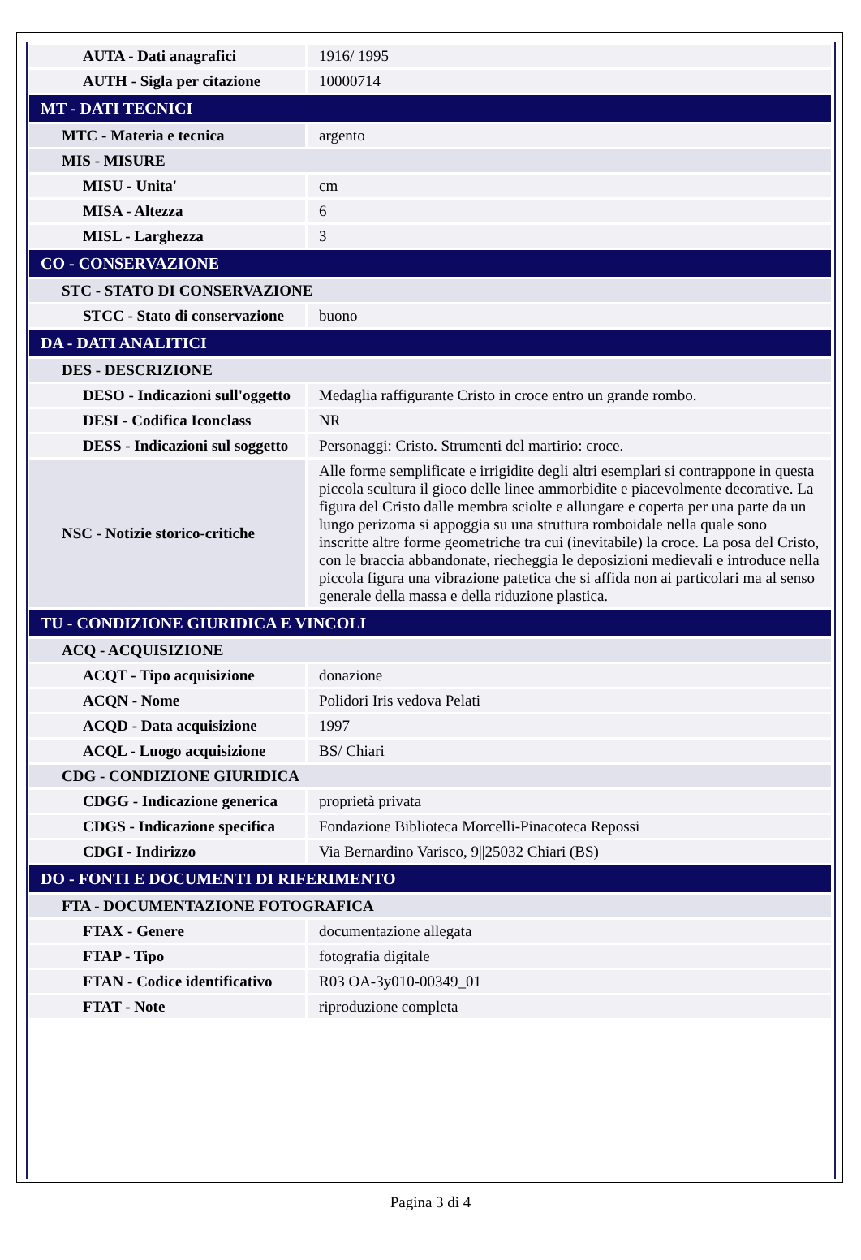| AUTA - Dati anagrafici | 1916/ 1995 |
| AUTH - Sigla per citazione | 10000714 |
| MT - DATI TECNICI | |
| MTC - Materia e tecnica | argento |
| MIS - MISURE | |
| MISU - Unita' | cm |
| MISA - Altezza | 6 |
| MISL - Larghezza | 3 |
| CO - CONSERVAZIONE | |
| STC - STATO DI CONSERVAZIONE | |
| STCC - Stato di conservazione | buono |
| DA - DATI ANALITICI | |
| DES - DESCRIZIONE | |
| DESO - Indicazioni sull'oggetto | Medaglia raffigurante Cristo in croce entro un grande rombo. |
| DESI - Codifica Iconclass | NR |
| DESS - Indicazioni sul soggetto | Personaggi: Cristo. Strumenti del martirio: croce. |
| NSC - Notizie storico-critiche | Alle forme semplificate e irrigidite degli altri esemplari si contrappone in questa piccola scultura il gioco delle linee ammorbidite e piacevolmente decorative. La figura del Cristo dalle membra sciolte e allungare e coperta per una parte da un lungo perizoma si appoggia su una struttura romboidale nella quale sono inscritte altre forme geometriche tra cui (inevitabile) la croce. La posa del Cristo, con le braccia abbandonate, riecheggia le deposizioni medievali e introduce nella piccola figura una vibrazione patetica che si affida non ai particolari ma al senso generale della massa e della riduzione plastica. |
| TU - CONDIZIONE GIURIDICA E VINCOLI | |
| ACQ - ACQUISIZIONE | |
| ACQT - Tipo acquisizione | donazione |
| ACQN - Nome | Polidori Iris vedova Pelati |
| ACQD - Data acquisizione | 1997 |
| ACQL - Luogo acquisizione | BS/ Chiari |
| CDG - CONDIZIONE GIURIDICA | |
| CDGG - Indicazione generica | proprietà privata |
| CDGS - Indicazione specifica | Fondazione Biblioteca Morcelli-Pinacoteca Repossi |
| CDGI - Indirizzo | Via Bernardino Varisco, 9//25032 Chiari (BS) |
| DO - FONTI E DOCUMENTI DI RIFERIMENTO | |
| FTA - DOCUMENTAZIONE FOTOGRAFICA | |
| FTAX - Genere | documentazione allegata |
| FTAP - Tipo | fotografia digitale |
| FTAN - Codice identificativo | R03 OA-3y010-00349_01 |
| FTAT - Note | riproduzione completa |
Pagina 3 di 4